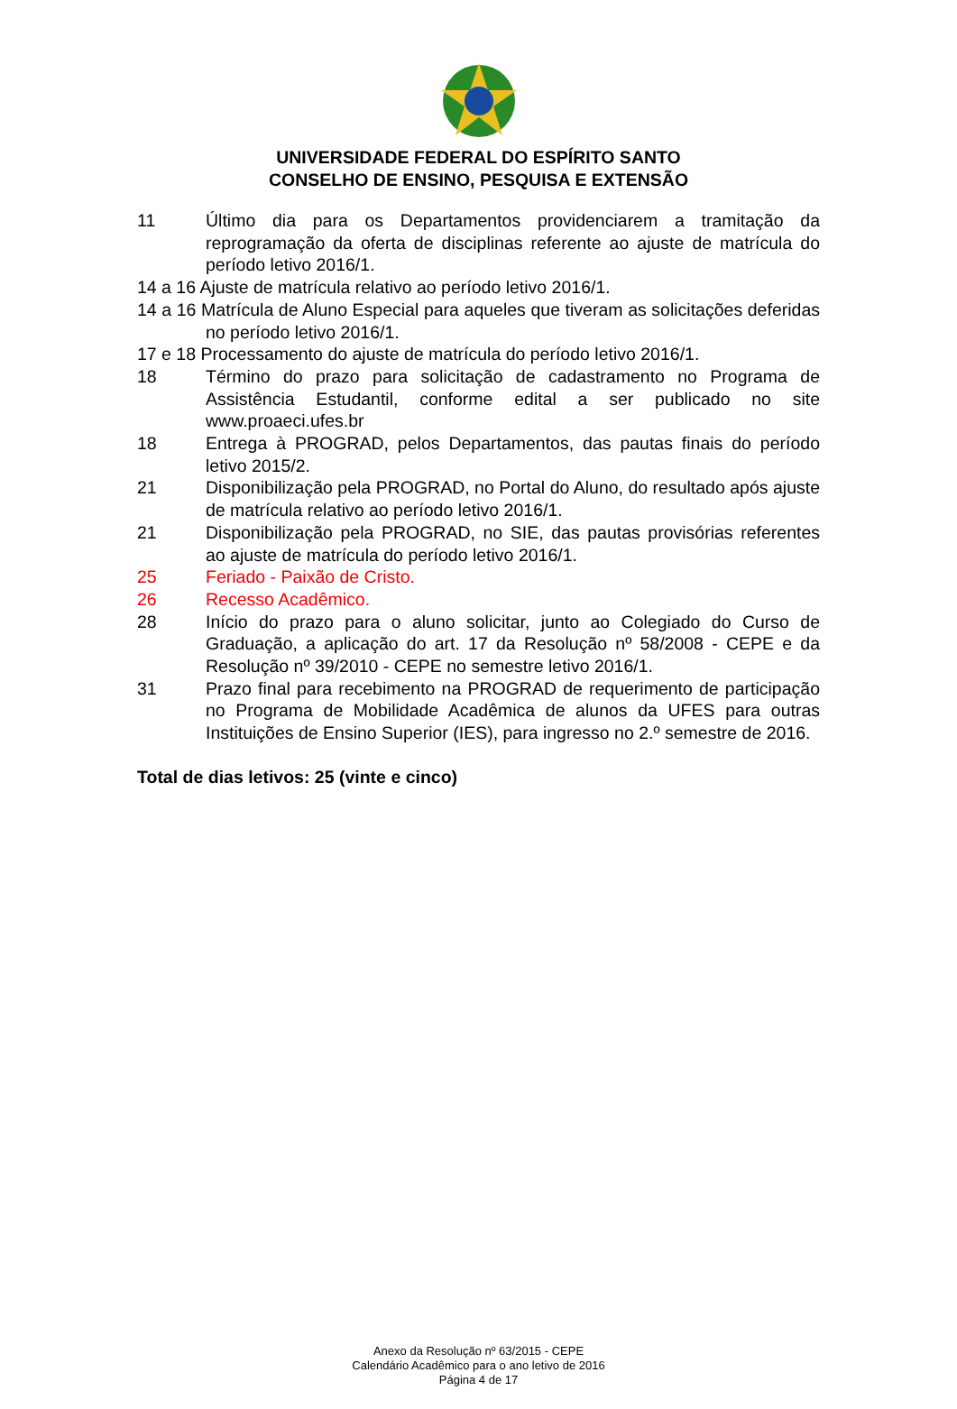UNIVERSIDADE FEDERAL DO ESPÍRITO SANTO
CONSELHO DE ENSINO, PESQUISA E EXTENSÃO
11 Último dia para os Departamentos providenciarem a tramitação da reprogramação da oferta de disciplinas referente ao ajuste de matrícula do período letivo 2016/1.
14 a 16 Ajuste de matrícula relativo ao período letivo 2016/1.
14 a 16 Matrícula de Aluno Especial para aqueles que tiveram as solicitações deferidas no período letivo 2016/1.
17 e 18 Processamento do ajuste de matrícula do período letivo 2016/1.
18 Término do prazo para solicitação de cadastramento no Programa de Assistência Estudantil, conforme edital a ser publicado no site www.proaeci.ufes.br
18 Entrega à PROGRAD, pelos Departamentos, das pautas finais do período letivo 2015/2.
21 Disponibilização pela PROGRAD, no Portal do Aluno, do resultado após ajuste de matrícula relativo ao período letivo 2016/1.
21 Disponibilização pela PROGRAD, no SIE, das pautas provisórias referentes ao ajuste de matrícula do período letivo 2016/1.
25 Feriado - Paixão de Cristo.
26 Recesso Acadêmico.
28 Início do prazo para o aluno solicitar, junto ao Colegiado do Curso de Graduação, a aplicação do art. 17 da Resolução nº 58/2008 - CEPE e da Resolução nº 39/2010 - CEPE no semestre letivo 2016/1.
31 Prazo final para recebimento na PROGRAD de requerimento de participação no Programa de Mobilidade Acadêmica de alunos da UFES para outras Instituições de Ensino Superior (IES), para ingresso no 2.º semestre de 2016.
Total de dias letivos: 25 (vinte e cinco)
Anexo da Resolução nº 63/2015 - CEPE
Calendário Acadêmico para o ano letivo de 2016
Página 4 de 17